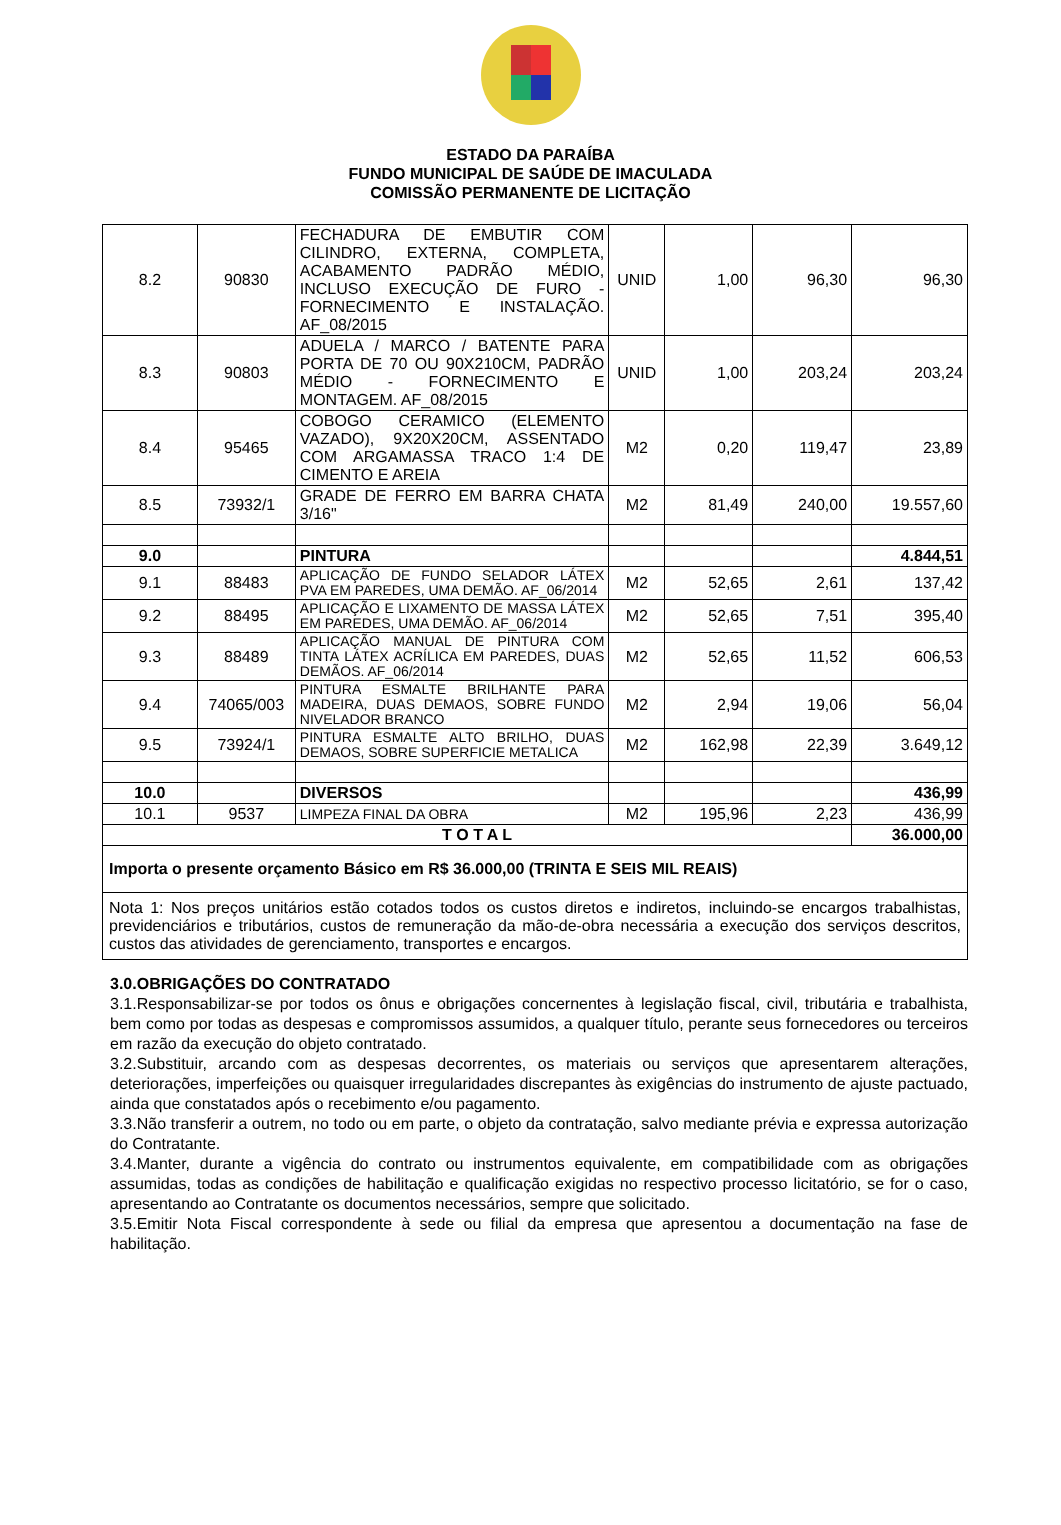ESTADO DA PARAÍBA
FUNDO MUNICIPAL DE SAÚDE DE IMACULADA
COMISSÃO PERMANENTE DE LICITAÇÃO
| 8.2 | 90830 | FECHADURA DE EMBUTIR COM CILINDRO, EXTERNA, COMPLETA, ACABAMENTO PADRÃO MÉDIO, INCLUSO EXECUÇÃO DE FURO - FORNECIMENTO E INSTALAÇÃO. AF_08/2015 | UNID | 1,00 | 96,30 | 96,30 |
| 8.3 | 90803 | ADUELA / MARCO / BATENTE PARA PORTA DE 70 OU 90X210CM, PADRÃO MÉDIO - FORNECIMENTO E MONTAGEM. AF_08/2015 | UNID | 1,00 | 203,24 | 203,24 |
| 8.4 | 95465 | COBOGO CERAMICO (ELEMENTO VAZADO), 9X20X20CM, ASSENTADO COM ARGAMASSA TRACO 1:4 DE CIMENTO E AREIA | M2 | 0,20 | 119,47 | 23,89 |
| 8.5 | 73932/1 | GRADE DE FERRO EM BARRA CHATA 3/16" | M2 | 81,49 | 240,00 | 19.557,60 |
| 9.0 | | PINTURA | | | | 4.844,51 |
| 9.1 | 88483 | APLICAÇÃO DE FUNDO SELADOR LÁTEX PVA EM PAREDES, UMA DEMÃO. AF_06/2014 | M2 | 52,65 | 2,61 | 137,42 |
| 9.2 | 88495 | APLICAÇÃO E LIXAMENTO DE MASSA LÁTEX EM PAREDES, UMA DEMÃO. AF_06/2014 | M2 | 52,65 | 7,51 | 395,40 |
| 9.3 | 88489 | APLICAÇÃO MANUAL DE PINTURA COM TINTA LÁTEX ACRÍLICA EM PAREDES, DUAS DEMÃOS. AF_06/2014 | M2 | 52,65 | 11,52 | 606,53 |
| 9.4 | 74065/003 | PINTURA ESMALTE BRILHANTE PARA MADEIRA, DUAS DEMAOS, SOBRE FUNDO NIVELADOR BRANCO | M2 | 2,94 | 19,06 | 56,04 |
| 9.5 | 73924/1 | PINTURA ESMALTE ALTO BRILHO, DUAS DEMAOS, SOBRE SUPERFICIE METALICA | M2 | 162,98 | 22,39 | 3.649,12 |
| 10.0 | | DIVERSOS | | | | 436,99 |
| 10.1 | 9537 | LIMPEZA FINAL DA OBRA | M2 | 195,96 | 2,23 | 436,99 |
| T O T A L | | | | | | 36.000,00 |
| Importa o presente orçamento Básico em R$ 36.000,00 (TRINTA E SEIS MIL REAIS) | | | | | | |
| Nota 1: Nos preços unitários estão cotados todos os custos diretos e indiretos, incluindo-se encargos trabalhistas, previdenciários e tributários, custos de remuneração da mão-de-obra necessária a execução dos serviços descritos, custos das atividades de gerenciamento, transportes e encargos. | | | | | | |
3.0.OBRIGAÇÕES DO CONTRATADO
3.1.Responsabilizar-se por todos os ônus e obrigações concernentes à legislação fiscal, civil, tributária e trabalhista, bem como por todas as despesas e compromissos assumidos, a qualquer título, perante seus fornecedores ou terceiros em razão da execução do objeto contratado.
3.2.Substituir, arcando com as despesas decorrentes, os materiais ou serviços que apresentarem alterações, deteriorações, imperfeições ou quaisquer irregularidades discrepantes às exigências do instrumento de ajuste pactuado, ainda que constatados após o recebimento e/ou pagamento.
3.3.Não transferir a outrem, no todo ou em parte, o objeto da contratação, salvo mediante prévia e expressa autorização do Contratante.
3.4.Manter, durante a vigência do contrato ou instrumentos equivalente, em compatibilidade com as obrigações assumidas, todas as condições de habilitação e qualificação exigidas no respectivo processo licitatório, se for o caso, apresentando ao Contratante os documentos necessários, sempre que solicitado.
3.5.Emitir Nota Fiscal correspondente à sede ou filial da empresa que apresentou a documentação na fase de habilitação.